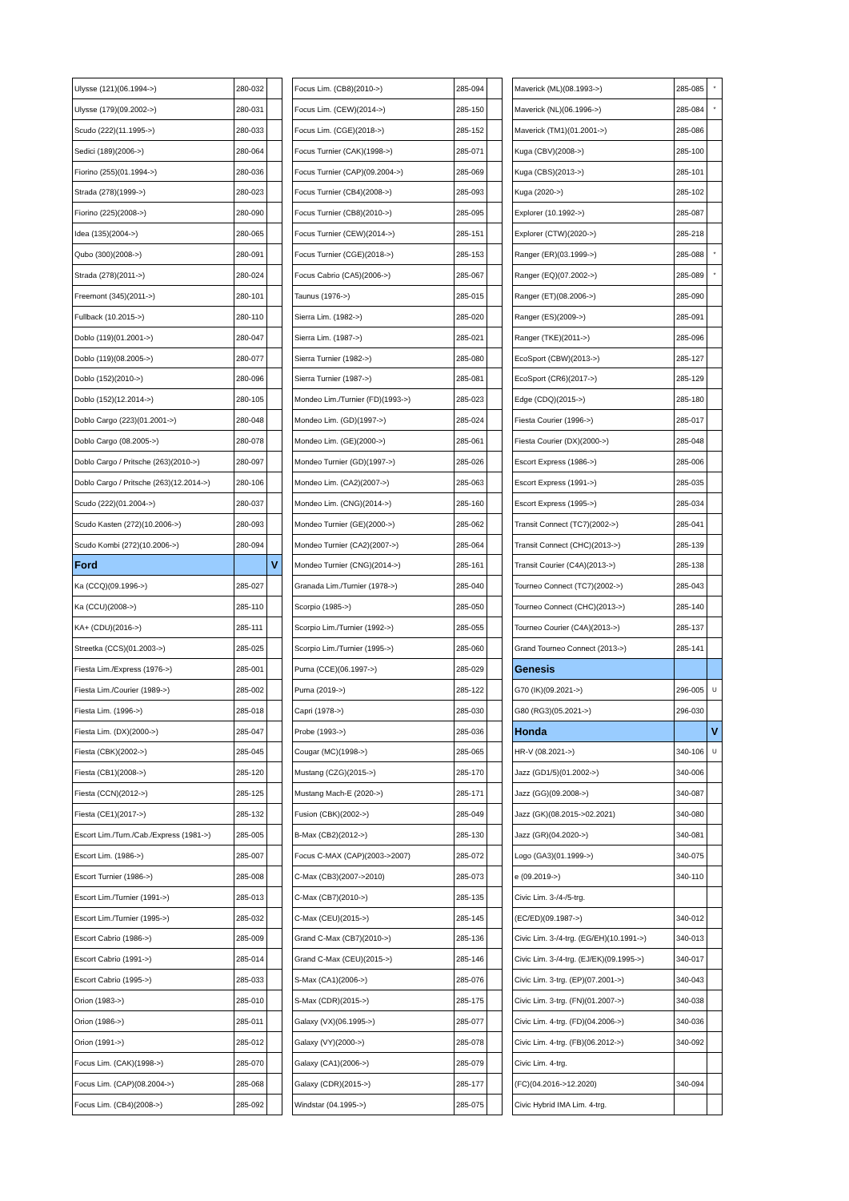| Ulysse (121)(06.1994->) | 280-032 | |
| Ulysse (179)(09.2002->) | 280-031 | |
| Scudo (222)(11.1995->) | 280-033 | |
| Sedici (189)(2006->) | 280-064 | |
| Fiorino (255)(01.1994->) | 280-036 | |
| Strada (278)(1999->) | 280-023 | |
| Fiorino (225)(2008->) | 280-090 | |
| Idea (135)(2004->) | 280-065 | |
| Qubo (300)(2008->) | 280-091 | |
| Strada (278)(2011->) | 280-024 | |
| Freemont (345)(2011->) | 280-101 | |
| Fullback (10.2015->) | 280-110 | |
| Doblo (119)(01.2001->) | 280-047 | |
| Doblo (119)(08.2005->) | 280-077 | |
| Doblo (152)(2010->) | 280-096 | |
| Doblo (152)(12.2014->) | 280-105 | |
| Doblo Cargo (223)(01.2001->) | 280-048 | |
| Doblo Cargo (08.2005->) | 280-078 | |
| Doblo Cargo / Pritsche (263)(2010->) | 280-097 | |
| Doblo Cargo / Pritsche (263)(12.2014->) | 280-106 | |
| Scudo (222)(01.2004->) | 280-037 | |
| Scudo Kasten (272)(10.2006->) | 280-093 | |
| Scudo Kombi (272)(10.2006->) | 280-094 | |
| Ford | | V |
| Ka (CCQ)(09.1996->) | 285-027 | |
| Ka (CCU)(2008->) | 285-110 | |
| KA+ (CDU)(2016->) | 285-111 | |
| Streetka (CCS)(01.2003->) | 285-025 | |
| Fiesta Lim./Express (1976->) | 285-001 | |
| Fiesta Lim./Courier (1989->) | 285-002 | |
| Fiesta Lim. (1996->) | 285-018 | |
| Fiesta Lim. (DX)(2000->) | 285-047 | |
| Fiesta (CBK)(2002->) | 285-045 | |
| Fiesta (CB1)(2008->) | 285-120 | |
| Fiesta (CCN)(2012->) | 285-125 | |
| Fiesta (CE1)(2017->) | 285-132 | |
| Escort Lim./Turn./Cab./Express (1981->) | 285-005 | |
| Escort Lim. (1986->) | 285-007 | |
| Escort Turnier (1986->) | 285-008 | |
| Escort Lim./Turnier (1991->) | 285-013 | |
| Escort Lim./Turnier (1995->) | 285-032 | |
| Escort Cabrio (1986->) | 285-009 | |
| Escort Cabrio (1991->) | 285-014 | |
| Escort Cabrio (1995->) | 285-033 | |
| Orion (1983->) | 285-010 | |
| Orion (1986->) | 285-011 | |
| Orion (1991->) | 285-012 | |
| Focus Lim. (CAK)(1998->) | 285-070 | |
| Focus Lim. (CAP)(08.2004->) | 285-068 | |
| Focus Lim. (CB4)(2008->) | 285-092 | |
| Focus Lim. (CB8)(2010->) | 285-094 | |
| Focus Lim. (CEW)(2014->) | 285-150 | |
| Focus Lim. (CGE)(2018->) | 285-152 | |
| Focus Turnier (CAK)(1998->) | 285-071 | |
| Focus Turnier (CAP)(09.2004->) | 285-069 | |
| Focus Turnier (CB4)(2008->) | 285-093 | |
| Focus Turnier (CB8)(2010->) | 285-095 | |
| Focus Turnier (CEW)(2014->) | 285-151 | |
| Focus Turnier (CGE)(2018->) | 285-153 | |
| Focus Cabrio (CA5)(2006->) | 285-067 | |
| Taunus (1976->) | 285-015 | |
| Sierra Lim. (1982->) | 285-020 | |
| Sierra Lim. (1987->) | 285-021 | |
| Sierra Turnier (1982->) | 285-080 | |
| Sierra Turnier (1987->) | 285-081 | |
| Mondeo Lim./Turnier (FD)(1993->) | 285-023 | |
| Mondeo Lim. (GD)(1997->) | 285-024 | |
| Mondeo Lim. (GE)(2000->) | 285-061 | |
| Mondeo Turnier (GD)(1997->) | 285-026 | |
| Mondeo Lim. (CA2)(2007->) | 285-063 | |
| Mondeo Lim. (CNG)(2014->) | 285-160 | |
| Mondeo Turnier (GE)(2000->) | 285-062 | |
| Mondeo Turnier (CA2)(2007->) | 285-064 | |
| Mondeo Turnier (CNG)(2014->) | 285-161 | |
| Granada Lim./Turnier (1978->) | 285-040 | |
| Scorpio (1985->) | 285-050 | |
| Scorpio Lim./Turnier (1992->) | 285-055 | |
| Scorpio Lim./Turnier (1995->) | 285-060 | |
| Puma (CCE)(06.1997->) | 285-029 | |
| Puma (2019->) | 285-122 | |
| Capri (1978->) | 285-030 | |
| Probe (1993->) | 285-036 | |
| Cougar (MC)(1998->) | 285-065 | |
| Mustang (CZG)(2015->) | 285-170 | |
| Mustang Mach-E (2020->) | 285-171 | |
| Fusion (CBK)(2002->) | 285-049 | |
| B-Max (CB2)(2012->) | 285-130 | |
| Focus C-MAX (CAP)(2003->2007) | 285-072 | |
| C-Max (CB3)(2007->2010) | 285-073 | |
| C-Max (CB7)(2010->) | 285-135 | |
| C-Max (CEU)(2015->) | 285-145 | |
| Grand C-Max (CB7)(2010->) | 285-136 | |
| Grand C-Max (CEU)(2015->) | 285-146 | |
| S-Max (CA1)(2006->) | 285-076 | |
| S-Max (CDR)(2015->) | 285-175 | |
| Galaxy (VX)(06.1995->) | 285-077 | |
| Galaxy (VY)(2000->) | 285-078 | |
| Galaxy (CA1)(2006->) | 285-079 | |
| Galaxy (CDR)(2015->) | 285-177 | |
| Windstar (04.1995->) | 285-075 | |
| Maverick (ML)(08.1993->) | 285-085 | * |
| Maverick (NL)(06.1996->) | 285-084 | * |
| Maverick (TM1)(01.2001->) | 285-086 | |
| Kuga (CBV)(2008->) | 285-100 | |
| Kuga (CBS)(2013->) | 285-101 | |
| Kuga (2020->) | 285-102 | |
| Explorer (10.1992->) | 285-087 | |
| Explorer (CTW)(2020->) | 285-218 | |
| Ranger (ER)(03.1999->) | 285-088 | * |
| Ranger (EQ)(07.2002->) | 285-089 | * |
| Ranger (ET)(08.2006->) | 285-090 | |
| Ranger (ES)(2009->) | 285-091 | |
| Ranger (TKE)(2011->) | 285-096 | |
| EcoSport (CBW)(2013->) | 285-127 | |
| EcoSport (CR6)(2017->) | 285-129 | |
| Edge (CDQ)(2015->) | 285-180 | |
| Fiesta Courier (1996->) | 285-017 | |
| Fiesta Courier (DX)(2000->) | 285-048 | |
| Escort Express (1986->) | 285-006 | |
| Escort Express (1991->) | 285-035 | |
| Escort Express (1995->) | 285-034 | |
| Transit Connect (TC7)(2002->) | 285-041 | |
| Transit Connect (CHC)(2013->) | 285-139 | |
| Transit Courier (C4A)(2013->) | 285-138 | |
| Tourneo Connect (TC7)(2002->) | 285-043 | |
| Tourneo Connect (CHC)(2013->) | 285-140 | |
| Tourneo Courier (C4A)(2013->) | 285-137 | |
| Grand Tourneo Connect (2013->) | 285-141 | |
| Genesis | | |
| G70 (IK)(09.2021->) | 296-005 | U |
| G80 (RG3)(05.2021->) | 296-030 | |
| Honda | | V |
| HR-V (08.2021->) | 340-106 | U |
| Jazz (GD1/5)(01.2002->) | 340-006 | |
| Jazz (GG)(09.2008->) | 340-087 | |
| Jazz (GK)(08.2015->02.2021) | 340-080 | |
| Jazz (GR)(04.2020->) | 340-081 | |
| Logo (GA3)(01.1999->) | 340-075 | |
| e (09.2019->) | 340-110 | |
| Civic Lim. 3-/4-/5-trg. | | |
| (EC/ED)(09.1987->) | 340-012 | |
| Civic Lim. 3-/4-trg. (EG/EH)(10.1991->) | 340-013 | |
| Civic Lim. 3-/4-trg. (EJ/EK)(09.1995->) | 340-017 | |
| Civic Lim. 3-trg. (EP)(07.2001->) | 340-043 | |
| Civic Lim. 3-trg. (FN)(01.2007->) | 340-038 | |
| Civic Lim. 4-trg. (FD)(04.2006->) | 340-036 | |
| Civic Lim. 4-trg. (FB)(06.2012->) | 340-092 | |
| Civic Lim. 4-trg. | | |
| (FC)(04.2016->12.2020) | 340-094 | |
| Civic Hybrid IMA Lim. 4-trg. | | |